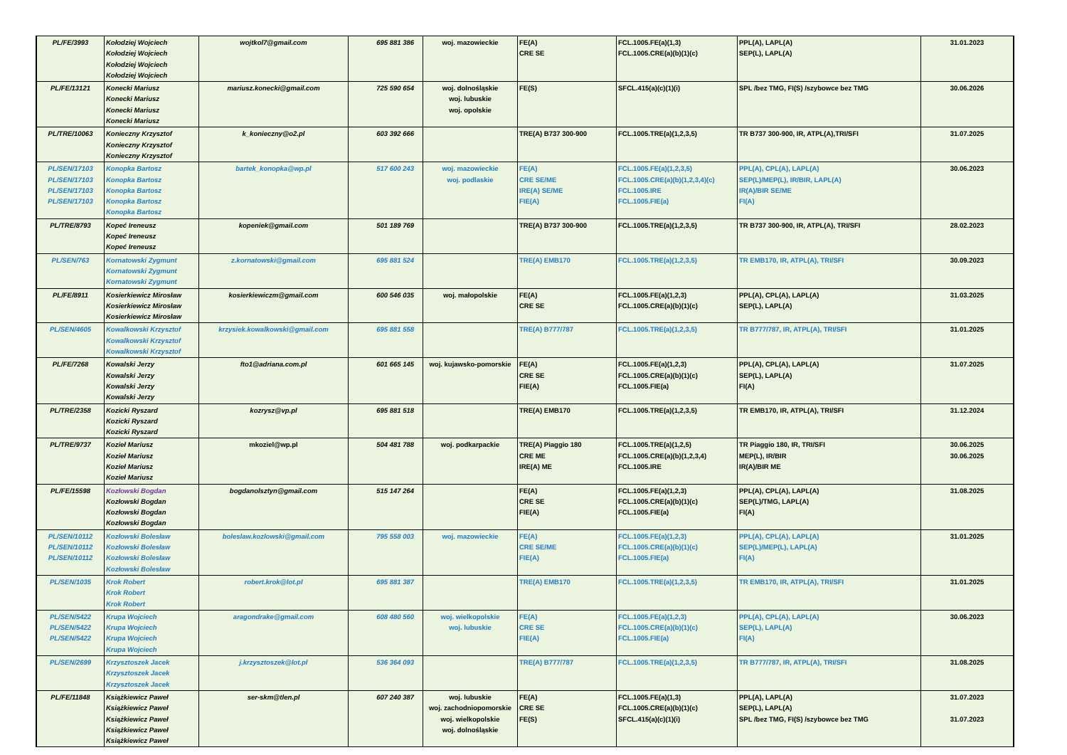| PL/FE/3993 | Kołodziej Wojciech Kołodziej Wojciech Kołodziej Wojciech Kołodziej Wojciech | wojtkol7@gmail.com | 695 881 386 | woj. mazowieckie | FE(A) CRE SE | FCL.1005.FE(a)(1,3) FCL.1005.CRE(a)(b)(1)(c) | PPL(A), LAPL(A) SEP(L), LAPL(A) | 31.01.2023 |
| PL/FE/13121 | Konecki Mariusz Konecki Mariusz Konecki Mariusz Konecki Mariusz | mariusz.konecki@gmail.com | 725 590 654 | woj. dolnośląskie woj. lubuskie woj. opolskie | FE(S) | SFCL.415(a)(c)(1)(i) | SPL /bez TMG, FI(S) /szybowce bez TMG | 30.06.2026 |
| PL/TRE/10063 | Konieczny Krzysztof Konieczny Krzysztof Konieczny Krzysztof | k_konieczny@o2.pl | 603 392 666 | | TRE(A) B737 300-900 | FCL.1005.TRE(a)(1,2,3,5) | TR B737 300-900, IR, ATPL(A),TRI/SFI | 31.07.2025 |
| PL/SEN/17103 PL/SEN/17103 PL/SEN/17103 PL/SEN/17103 | Konopka Bartosz Konopka Bartosz Konopka Bartosz Konopka Bartosz Konopka Bartosz | bartek_konopka@wp.pl | 517 600 243 | woj. mazowieckie woj. podlaskie | FE(A) CRE SE/ME IRE(A) SE/ME FIE(A) | FCL.1005.FE(a)(1,2,3,5) FCL.1005.CRE(a)(b)(1,2,3,4)(c) FCL.1005.IRE FCL.1005.FIE(a) | PPL(A), CPL(A), LAPL(A) SEP(L)/MEP(L), IR/BIR, LAPL(A) IR(A)/BIR SE/ME FI(A) | 30.06.2023 |
| PL/TRE/8793 | Kopeć Ireneusz Kopeć Ireneusz Kopeć Ireneusz | kopeniek@gmail.com | 501 189 769 | | TRE(A) B737 300-900 | FCL.1005.TRE(a)(1,2,3,5) | TR B737 300-900, IR, ATPL(A), TRI/SFI | 28.02.2023 |
| PL/SEN/763 | Kornatowski Zygmunt Kornatowski Zygmunt Kornatowski Zygmunt | z.kornatowski@gmail.com | 695 881 524 | | TRE(A) EMB170 | FCL.1005.TRE(a)(1,2,3,5) | TR EMB170, IR, ATPL(A), TRI/SFI | 30.09.2023 |
| PL/FE/8911 | Kosierkiewicz Mirosław Kosierkiewicz Mirosław Kosierkiewicz Mirosław | kosierkiewiczm@gmail.com | 600 546 035 | woj. małopolskie | FE(A) CRE SE | FCL.1005.FE(a)(1,2,3) FCL.1005.CRE(a)(b)(1)(c) | PPL(A), CPL(A), LAPL(A) SEP(L), LAPL(A) | 31.03.2025 |
| PL/SEN/4605 | Kowalkowski Krzysztof Kowalkowski Krzysztof Kowalkowski Krzysztof | krzysiek.kowalkowski@gmail.com | 695 881 558 | | TRE(A) B777/787 | FCL.1005.TRE(a)(1,2,3,5) | TR B777/787, IR, ATPL(A), TRI/SFI | 31.01.2025 |
| PL/FE/7268 | Kowalski Jerzy Kowalski Jerzy Kowalski Jerzy Kowalski Jerzy | fto1@adriana.com.pl | 601 665 145 | woj. kujawsko-pomorskie | FE(A) CRE SE FIE(A) | FCL.1005.FE(a)(1,2,3) FCL.1005.CRE(a)(b)(1)(c) FCL.1005.FIE(a) | PPL(A), CPL(A), LAPL(A) SEP(L), LAPL(A) FI(A) | 31.07.2025 |
| PL/TRE/2358 | Kozicki Ryszard Kozicki Ryszard Kozicki Ryszard | kozrysz@vp.pl | 695 881 518 | | TRE(A) EMB170 | FCL.1005.TRE(a)(1,2,3,5) | TR EMB170, IR, ATPL(A), TRI/SFI | 31.12.2024 |
| PL/TRE/9737 | Kozieł Mariusz Kozieł Mariusz Kozieł Mariusz Kozieł Mariusz | mkoziel@wp.pl | 504 481 788 | woj. podkarpackie | TRE(A) Piaggio 180 CRE ME IRE(A) ME | FCL.1005.TRE(a)(1,2,5) FCL.1005.CRE(a)(b)(1,2,3,4) FCL.1005.IRE | TR Piaggio 180, IR, TRI/SFI MEP(L), IR/BIR IR(A)/BIR ME | 30.06.2025 30.06.2025 |
| PL/FE/15598 | Kozłowski Bogdan Kozłowski Bogdan Kozłowski Bogdan Kozłowski Bogdan | bogdanolsztyn@gmail.com | 515 147 264 | | FE(A) CRE SE FIE(A) | FCL.1005.FE(a)(1,2,3) FCL.1005.CRE(a)(b)(1)(c) FCL.1005.FIE(a) | PPL(A), CPL(A), LAPL(A) SEP(L)/TMG, LAPL(A) FI(A) | 31.08.2025 |
| PL/SEN/10112 PL/SEN/10112 PL/SEN/10112 | Kozłowski Bolesław Kozłowski Bolesław Kozłowski Bolesław Kozłowski Bolesław | boleslaw.kozlowski@gmail.com | 795 558 003 | woj. mazowieckie | FE(A) CRE SE/ME FIE(A) | FCL.1005.FE(a)(1,2,3) FCL.1005.CRE(a)(b)(1)(c) FCL.1005.FIE(a) | PPL(A), CPL(A), LAPL(A) SEP(L)/MEP(L), LAPL(A) FI(A) | 31.01.2025 |
| PL/SEN/1035 | Krok Robert Krok Robert Krok Robert | robert.krok@lot.pl | 695 881 387 | | TRE(A) EMB170 | FCL.1005.TRE(a)(1,2,3,5) | TR EMB170, IR, ATPL(A), TRI/SFI | 31.01.2025 |
| PL/SEN/5422 PL/SEN/5422 PL/SEN/5422 | Krupa Wojciech Krupa Wojciech Krupa Wojciech Krupa Wojciech | aragondrake@gmail.com | 608 480 560 | woj. wielkopolskie woj. lubuskie | FE(A) CRE SE FIE(A) | FCL.1005.FE(a)(1,2,3) FCL.1005.CRE(a)(b)(1)(c) FCL.1005.FIE(a) | PPL(A), CPL(A), LAPL(A) SEP(L), LAPL(A) FI(A) | 30.06.2023 |
| PL/SEN/2699 | Krzysztoszek Jacek Krzysztoszek Jacek Krzysztoszek Jacek | j.krzysztoszek@lot.pl | 536 364 093 | | TRE(A) B777/787 | FCL.1005.TRE(a)(1,2,3,5) | TR B777/787, IR, ATPL(A), TRI/SFI | 31.08.2025 |
| PL/FE/11848 | Książkiewicz Paweł Książkiewicz Paweł Książkiewicz Paweł Książkiewicz Paweł Książkiewicz Paweł | ser-skm@tlen.pl | 607 240 387 | woj. lubuskie woj. zachodniopomorskie woj. wielkopolskie woj. dolnośląskie | FE(A) CRE SE FE(S) | FCL.1005.FE(a)(1,3) FCL.1005.CRE(a)(b)(1)(c) SFCL.415(a)(c)(1)(i) | PPL(A), LAPL(A) SEP(L), LAPL(A) SPL /bez TMG, FI(S) /szybowce bez TMG | 31.07.2023 31.07.2023 |